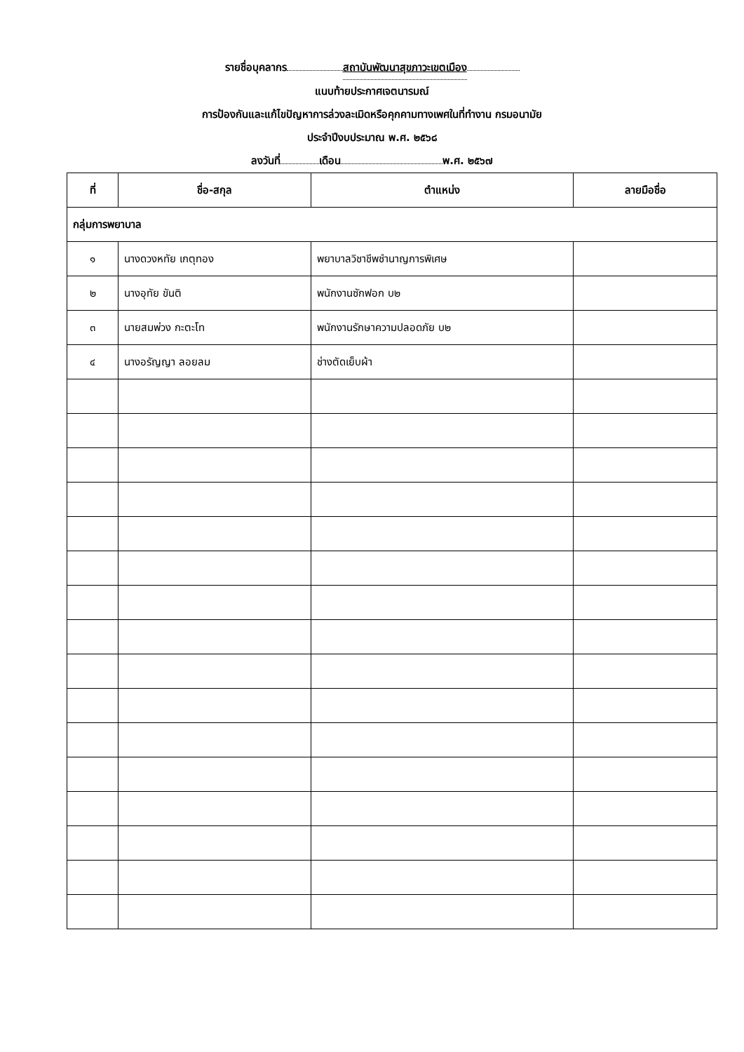รายชื่อบุคลากร สถาบันพัฒนาสุขภาวะเขตเมือง
แนบท้ายประกาศเจตนารมณ์
การป้องกันและแก้ไขปัญหาการล่วงละเมิดหรือคุกคามทางเพศในที่ทำงาน กรมอนามัย
ประจำปีงบประมาณ พ.ศ. ๒๕๖๘
ลงวันที่ เดือน พ.ศ. ๒๕๖๗
| ที่ | ชื่อ-สกุล | ตำแหน่ง | ลายมือชื่อ |
| --- | --- | --- | --- |
| กลุ่มการพยาบาล | | | |
| ๑ | นางดวงหทัย เกตุทอง | พยาบาลวิชาชีพชำนาญการพิเศษ | |
| ๒ | นางอุทัย ขันติ | พนักงานซักฟอก บ๒ | |
| ๓ | นายสมพ่วง กะตะโท | พนักงานรักษาความปลอดภัย บ๒ | |
| ๔ | นางอรัญญา ลอยลม | ช่างตัดเย็บผ้า | |